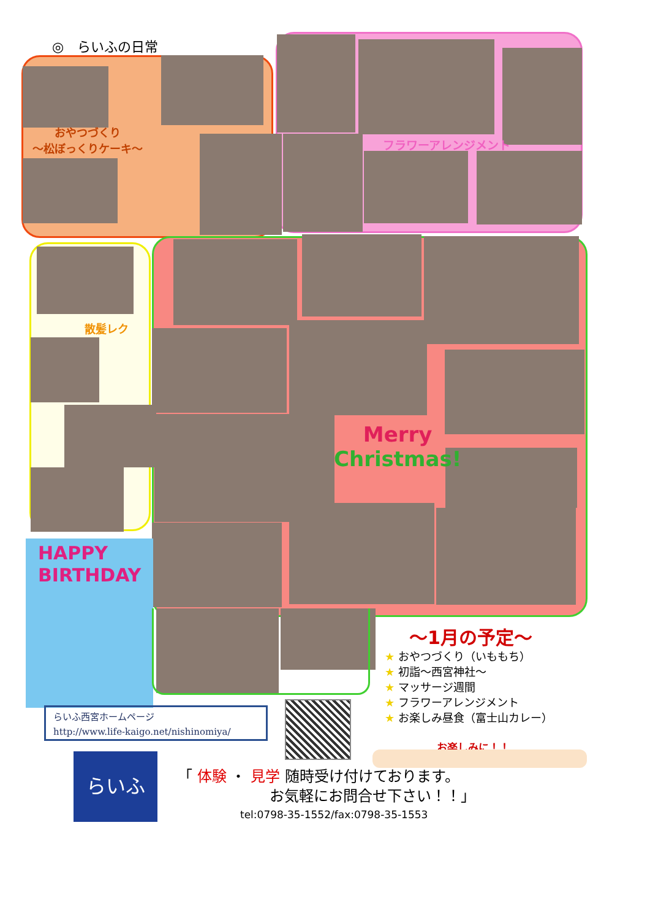◎　らいふの日常
おやつづくり
～松ぼっくりケーキ～
フラワーアレンジメント
散髪レク
Merry
Christmas!
HAPPY
BIRTHDAY
～1月の予定～
★ おやつづくり（いももち）
★ 初詣～西宮神社～
★ マッサージ週間
★ フラワーアレンジメント
★ お楽しみ昼食（富士山カレー）
お楽しみに！！
らいふ西宮ホームページ
http://www.life-kaigo.net/nishinomiya/
らいふ
「 体験 ・ 見学 随時受け付けております。
お気軽にお問合せ下さい！！」
tel:0798-35-1552/fax:0798-35-1553